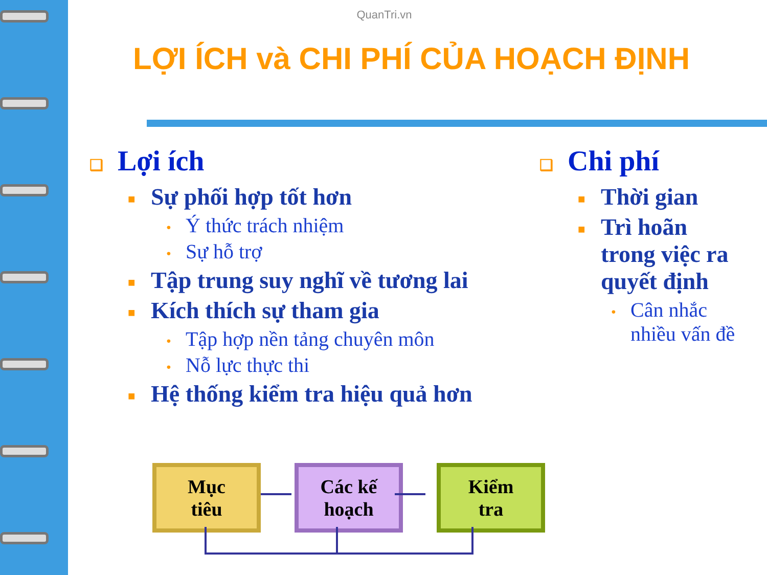QuanTri.vn
LỢI ÍCH và CHI PHÍ CỦA HOẠCH ĐỊNH
❑ Lợi ích
■ Sự phối hợp tốt hơn
• Ý thức trách nhiệm
• Sự hỗ trợ
■ Tập trung suy nghĩ về tương lai
■ Kích thích sự tham gia
• Tập hợp nền tảng chuyên môn
• Nỗ lực thực thi
■ Hệ thống kiểm tra hiệu quả hơn
❑ Chi phí
■ Thời gian
■ Trì hoãn
trong việc ra
quyết định
• Cân nhắc
nhiều vấn đề
Mục
tiêu
Các kế
hoạch
Kiểm
tra